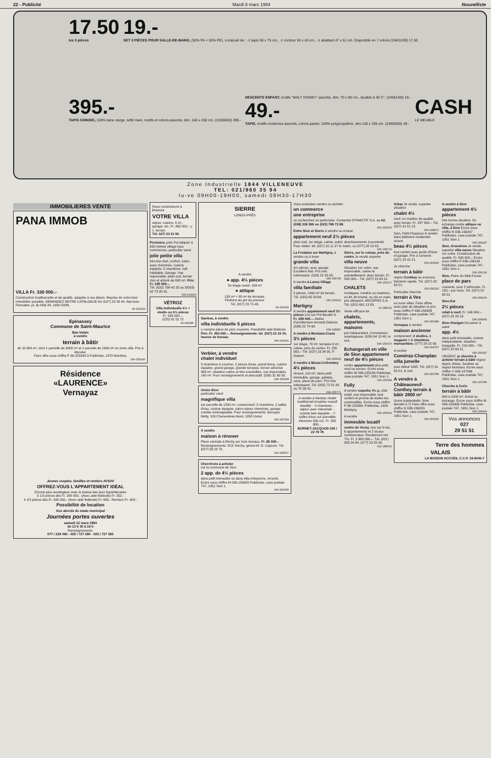22 - Publicité Mardi 8 mars 1994 Nouvelliste
17.50
les 3 pièces
19.-
SET 3 PIÈCES POUR SALLE-DE-BAINS, (50% PA + 50% PE), composé de : -1 tapis 50 x 75 cm., -1 contour 50 x 40 cm., -1 abattant 47 x 51 cm. Disponible en 7 coloris (24631/00) 17.50
395.-
TAPIS CHINOIS, 100% laine vierge, tufté main, motifs et coloris assortis, dim. 160 x 250 cm. (23300/63) 395.-
DESCENTE ENFANT, motifs "WALT DISNEY" assortis, dim. 70 x 90 cm., lavable à 30 C°. (24561/00) 19.-
49.-
TAPIS, motifs modernes assortis, coloris pastel, 100% polypropylène, dim.140 x 195 cm. (24606/00) 49.-
CASH
LE MEUBLE
Zone Industrielle 1844 VILLENEUVE
TEL: 021/960 35 94
lu-ve 09H00-19H00, samedi 08H30-17H30
IMMOBILIERES VENTE
PANA IMMOB
VILLA Fr. 330 000.–
Construction traditionnelle et de qualité, adaptée à vos désirs. Reprise de votre bien immobilier possible. DEMANDEZ NOTRE CATALOGUE AU (027) 22 00 44. Narcisse Pannatier, pl. du Midi 24, 1950 SION.
36-156324
Epinassey
Commune de Saint-Maurice
Bas-Valais
à vendre
terrain à bâtir
de 10 900 m², dont 1 parcelle de 9000 m² et 1 parcelle de 1900 m² en zone villa. Prix à discuter.
Faire offre sous chiffre P 36-155343 à Publicitas, 1870 Monthey.
036-155343
Résidence
«LAURENCE»
Vernayaz
Jeunes couples, familles et rentiers AVS/AI
OFFREZ-VOUS L'APPARTEMENT IDÉAL
Encore plus avantageux avec la baisse des taux hypothécaires
3 1/2 pièces dès Fr. 280 000.- (Avec aide fédérale) Fr. 552.-
4 1/2 pièces dès Fr. 345 000.- (Avec aide fédérale) Fr. 683.- Rentiers Fr. 408.-
Possibilité de location
Aux abords du stade municipal
Journées portes ouvertes
samedi 12 mars 1994
de 13 h 30 à 18 h
Renseignements:
077 / 218 490 - 025 / 727 280 - 025 / 727 383
Nous construisons à Bramois
VOTRE VILLA
séjour, cuisine, 4 ch., garage, etc. Fr. 460 000.– y c. terrain.
Tél. 027/ 23 21 56
Provence, près Forcalquier à 800 mètres village tous commerces, particulier vend
jolie petite villa
très bon état, confort, salon avec cheminée, cuisine équipée, 2 chambres, hall habitable. Garage. Vue imprenable, plein sud, terrain clos et arboré de 690 m². Prix: Fr. 155 000.–.
Tél. (022) 798 42 33 ou (0033) 92 73 05 91.
018-134203
VÉTROZ
Villa individuelle 4½ + studio ou 6½ pièces
Fr. 538 000.–.
(025) 81 52 72
36-156086
SIERRE
LONGS-PRÉS
A vendre
● app. 4½ pièces
2e étage ouest, 109 m²
● attique
130 m² + 80 m² de terrasse.
Finitions au gré du preneur.
Tél. (027) 55 71 46.
36-156315
Savièse, à vendre
villa individuelle 5 pièces
y compris place de parc couverte. Possibilité aide fédérale. Prix: Fr. 450 000.–. Renseignements: tél. (027) 23 15 34, heures de bureau.
036-156401
Verbier, à vendre
chalet individuel
3 chambres à coucher, 2 pièces d'eau, grand living, cuisine équipée, grand garage, grande terrasse, terrain arborisé 986 m², situation calme et très ensoleillée, vue imprenable, 140 m². Pour renseignements et descriptif: (026) 31 60 50.
036-156428
Uvrier-Sion
particulier vend
magnifique villa
sur parcelle de 1230 m², comprenant: 3 chambres, 2 salles d'eau, cuisine équipée, salon-séjour cheminée, garage, comble aménageable. Pour renseignements: Georges Melly, 109 Chenevières-Nord, 1958 Uvrier.
036-156784
A vendre
maison à rénover
Place centrale à Réchy sur trois niveaux. Fr. 85 000.–
Renseignements: SCC Réchy, gérant M. D. Caprara. Tél. (027) 58 23 70.
036-155007
Cherchons à acheter
sur la commune de Sion
2 app. de 4½ pièces
dans petit immeuble ou dans villa mitoyenne, récents.
Ecrire sous chiffre M 036-156655 Publicitas, case postale 747, 1951 Sion 1.
036-156655
Vous souhaitez vendre ou acheter
un commerce
une entreprise
ou recherchez un partenaire. Contactez DYNACTIF S.A. au tél. (038) 338 366 ou (022) 788 72 88.
241-041501
Entre Sion et Sierre à vendre ou à louer
appartement neuf 2½ pièces
plein sud, 1er étage, calme, soleil, divertissements à proximité. Pour visiter: tél. (027) 31 11 27 le matin, ou (077) 28 13 83.
036-156713
La Fontaine sur Martigny, à vendre ou à louer
grande villa
4½ pièces, avec garage. Excellent état. Prix très intéressant. (026) 22 95 05.
036-155765
A vendre à Lavey-Village
villa familiale
5 pièces, 1400 m² de terrain. Tél. (025) 65 33 68.
036-153912
Martigny
A vendre appartement neuf 3½ pièces à la rue Pré-Beudin 6. Fr. 259 000.–. Atelier d'architecture Armand Debons (026) 22 74 69.
036-145867
A vendre à Montana-Crans
3½ pièces
1er étage, 70 m², terrasse 6 m², calme, près du centre. Fr. 250 000.– Tél. (027) 23 34 95, P. Gasser.
036-154632
A vendre à Muraz-Collombey
4½ pièces
rénové, 110 m², dans petit immeuble, garage, galetas, cave, place de parc. Prix très intéressant. Tél. (025) 72 81 43 ou 70 33 41.
036-155771
A vendre à Nendaz chalet traditionnel (madrier massif doublé) – 3 chambres – séjour avec cheminée – cuisine bien équipée – 2 salles d'eau sur parcelles d'environ 500 m2. Fr. 350 000.–.
BORNET-JACQUOD 026 / 22 78 78
Sierre, sur le coteau, près du centre Je vends superbe
villa neuve
Situation 1er ordre, vue imprenable, calme et ensoleillement. Avec terrain. Fr. 550 000.– Tél. (027) 22 63 21.
036-156217
CHALETS
nordiques, rondins ou madriers, en kit, kit monté, ou clé en main, prix attrayant. ARCOPRO S.A. Tél. (021) 691 13 83.
22-185232
Vente efficace de
chalets, appartements, maisons
par indépendant. Commission avantageuse. (026) 64 13 40, le soir.
036-156370
Echangerait en ville de Sion appartement neuf de 4½ pièces
contre appartement plus petit, neuf ou ancien. Ecrire sous chiffre W 036-155184 Publicitas, case postale 747, 1951 Sion 1.
036-155184
Fully
A vendre superbe 4½ p. côté soleil, vue imprenable, tout confort et proche de toutes les commodités. Ecrire sous chiffre P 36-155364, Publicitas, 1920 Martigny.
036-155364
A vendre
immeuble locatif
centre de Vevey, vue sur le lac, 6 appartements et 2 locaux commerciaux. Rendement net 7%. Fr. 2 900 000.–. Tél. (021) 903 24 84. (077) 23 35 82.
022-185602
Arbaz Je vends, superbe situation
chalet 4½
neuf, en madrier de qualité, avec terrain. Fr. 297 000.– Tél. (027) 41 51 12.
036-148472
Sion, Petit-Chasseur A vendre dans bâtiment résidentiel récent
beau 4½ pièces
tout confort avec jardin d'hiver et garage. Prix à convenir. (027) 22 41 21.
036-156625
Je cherche
terrain à bâtir
région Conthey ou environs. Décision rapide. Tél. (027) 22 63 21.
036-156110
Particulier cherche
terrain à Vex
en zone villas. Faire offres avec plan de situation et prix, sous chiffre P 036-156383 Publicitas, case postale 747, 1951 Sion 1.
036-156383
Vernayaz à vendre
maison ancienne
comprenant: 2 studios, 1 magasin + 2 chambres mansardées. (077) 28 22 93.
036-154767
A vendre
Coméraz-Champlan villa jumelle
pour début 1995. Tél. (027) 31 62 01, le soir.
036-156780
A vendre à Châteauneuf-Conthey terrain à bâtir 2800 m²
(zone résidentielle, forte densité 0,7) Faire offre sous chiffre G 036-156029 Publicitas, case postale 747, 1951 Sion 1.
036-156029
A vendre à Sion
appartement 4½ pièces
très bonne situation. Ev. échange contre attique ou villa, à Sion Ecrire sous chiffre R 036-156247 Publicitas, case postale 747, 1951 Sion 1.
036-156247
Sion, Gravelone Je vends superbe villa neuve Situation 1er ordre. Construction de qualité. Fr. 590 000.– Ecrire sous chiffre P 036-156192 Publicitas, case postale 747, 1951 Sion 1.
036-156192
Sion, Place du Midi A louer
place de parc
couverte, pour 2 véhicules. Fr. 150.– par mois. Tél. (027) 22 63 21.
036-156209
Sion-Est
2½ pièces
refait à neuf, Fr. 146 000.–. (027) 22 28 18.
036-156680
Sion-Vissigen Occasion à saisir
app. 4½
dans petit immeuble, cuisine indépendante, situation tranquille. Fr. 210 000.– Tél. (027) 22 63 21.
036-156187
URGENT, je cherche à acheter terrain à bâtir région Ayent, Arbaz, Savièse ou région Montana. Ecrire sous chiffre V 036-147096 Publicitas, case postale 747, 1951 Sion 1.
036-147096
Cherche à Corin
terrain à bâtir
800 à 1000 m². Achat ou échange. Ecrire sous chiffre M 036-155409 Publicitas, case postale 747, 1951 Sion 1.
036-155409
Vos annonces
027
29 51 51
Terre des hommes
VALAIS
LA MAISON ACCUEIL C.C.P. 19-9340-7